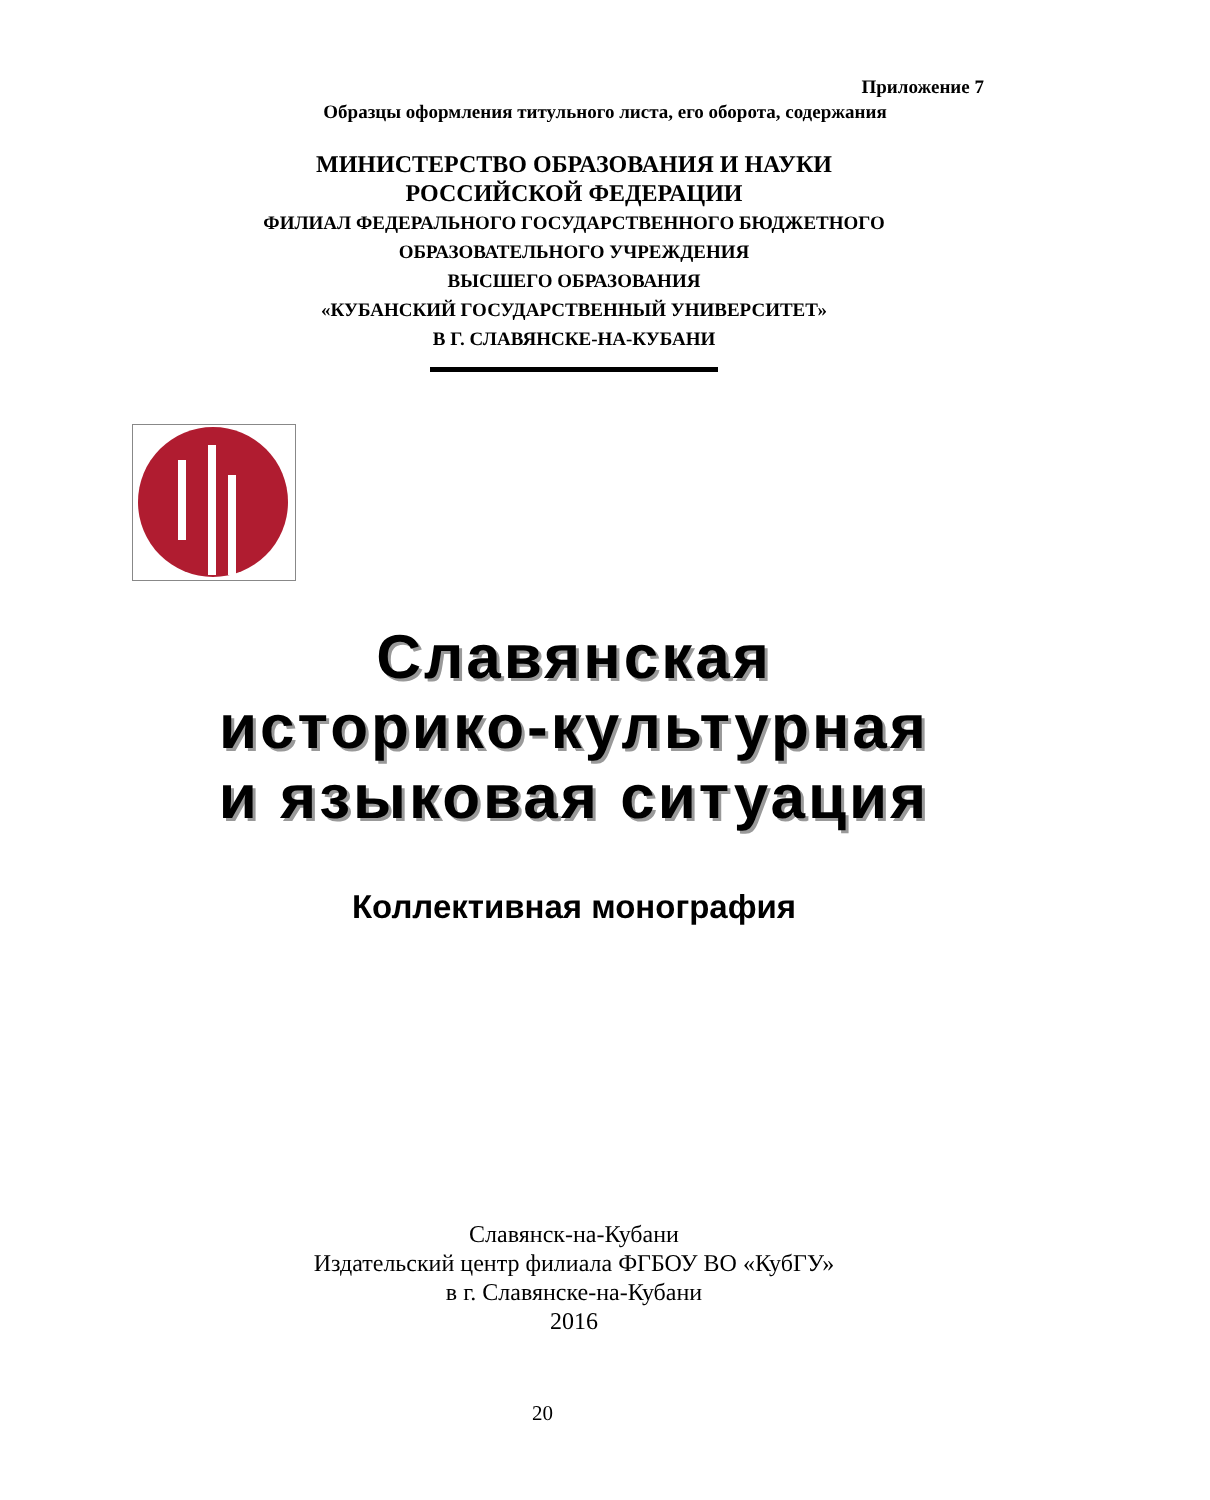Приложение 7
Образцы оформления титульного листа, его оборота, содержания
МИНИСТЕРСТВО ОБРАЗОВАНИЯ И НАУКИ
РОССИЙСКОЙ ФЕДЕРАЦИИ
ФИЛИАЛ ФЕДЕРАЛЬНОГО ГОСУДАРСТВЕННОГО БЮДЖЕТНОГО
ОБРАЗОВАТЕЛЬНОГО УЧРЕЖДЕНИЯ
ВЫСШЕГО ОБРАЗОВАНИЯ
«КУБАНСКИЙ ГОСУДАРСТВЕННЫЙ УНИВЕРСИТЕТ»
В Г. СЛАВЯНСКЕ-НА-КУБАНИ
Славянская
историко-культурная
и языковая ситуация
Коллективная монография
Славянск-на-Кубани
Издательский центр филиала ФГБОУ ВО «КубГУ»
в г. Славянске-на-Кубани
2016
20